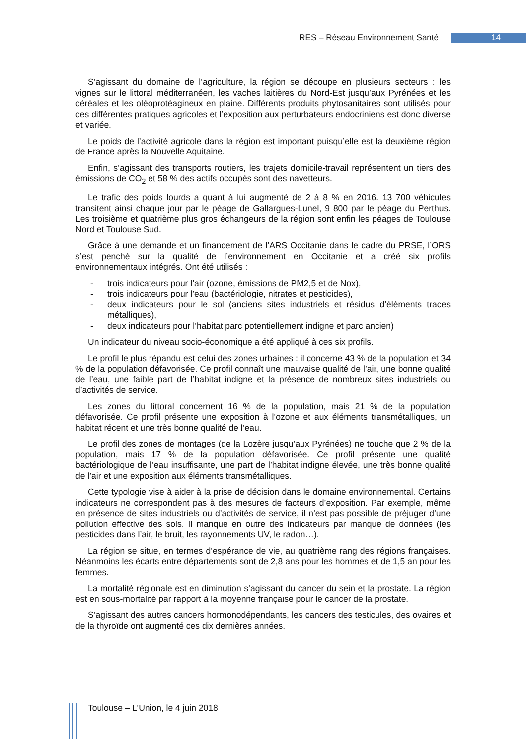RES – Réseau Environnement Santé 14
S’agissant du domaine de l’agriculture, la région se découpe en plusieurs secteurs : les vignes sur le littoral méditerranéen, les vaches laitières du Nord-Est jusqu’aux Pyrénées et les céréales et les oléoprotéagineux en plaine. Différents produits phytosanitaires sont utilisés pour ces différentes pratiques agricoles et l’exposition aux perturbateurs endocriniens est donc diverse et variée.
Le poids de l’activité agricole dans la région est important puisqu’elle est la deuxième région de France après la Nouvelle Aquitaine.
Enfin, s’agissant des transports routiers, les trajets domicile-travail représentent un tiers des émissions de CO<sub>2</sub> et 58 % des actifs occupés sont des navetteurs.
Le trafic des poids lourds a quant à lui augmenté de 2 à 8 % en 2016. 13 700 véhicules transitent ainsi chaque jour par le péage de Gallargues-Lunel, 9 800 par le péage du Perthus. Les troisième et quatrième plus gros échangeurs de la région sont enfin les péages de Toulouse Nord et Toulouse Sud.
Grâce à une demande et un financement de l’ARS Occitanie dans le cadre du PRSE, l’ORS s’est penché sur la qualité de l’environnement en Occitanie et a créé six profils environnementaux intégrés. Ont été utilisés :
- trois indicateurs pour l’air (ozone, émissions de PM2,5 et de Nox),
- trois indicateurs pour l’eau (bactériologie, nitrates et pesticides),
- deux indicateurs pour le sol (anciens sites industriels et résidus d’éléments traces métalliques),
- deux indicateurs pour l’habitat parc potentiellement indigne et parc ancien)
Un indicateur du niveau socio-économique a été appliqué à ces six profils.
Le profil le plus répandu est celui des zones urbaines : il concerne 43 % de la population et 34 % de la population défavorisée. Ce profil connaît une mauvaise qualité de l’air, une bonne qualité de l’eau, une faible part de l’habitat indigne et la présence de nombreux sites industriels ou d’activités de service.
Les zones du littoral concernent 16 % de la population, mais 21 % de la population défavorisée. Ce profil présente une exposition à l’ozone et aux éléments transmétalliques, un habitat récent et une très bonne qualité de l’eau.
Le profil des zones de montages (de la Lozère jusqu’aux Pyrénées) ne touche que 2 % de la population, mais 17 % de la population défavorisée. Ce profil présente une qualité bactériologique de l’eau insuffisante, une part de l’habitat indigne élevée, une très bonne qualité de l’air et une exposition aux éléments transmétalliques.
Cette typologie vise à aider à la prise de décision dans le domaine environnemental. Certains indicateurs ne correspondent pas à des mesures de facteurs d’exposition. Par exemple, même en présence de sites industriels ou d’activités de service, il n’est pas possible de préjuger d’une pollution effective des sols. Il manque en outre des indicateurs par manque de données (les pesticides dans l’air, le bruit, les rayonnements UV, le radon…).
La région se situe, en termes d’espérance de vie, au quatrième rang des régions françaises. Néanmoins les écarts entre départements sont de 2,8 ans pour les hommes et de 1,5 an pour les femmes.
La mortalité régionale est en diminution s’agissant du cancer du sein et la prostate. La région est en sous-mortalité par rapport à la moyenne française pour le cancer de la prostate.
S’agissant des autres cancers hormonodépendants, les cancers des testicules, des ovaires et de la thyroïde ont augmenté ces dix dernières années.
Toulouse – L’Union, le 4 juin 2018